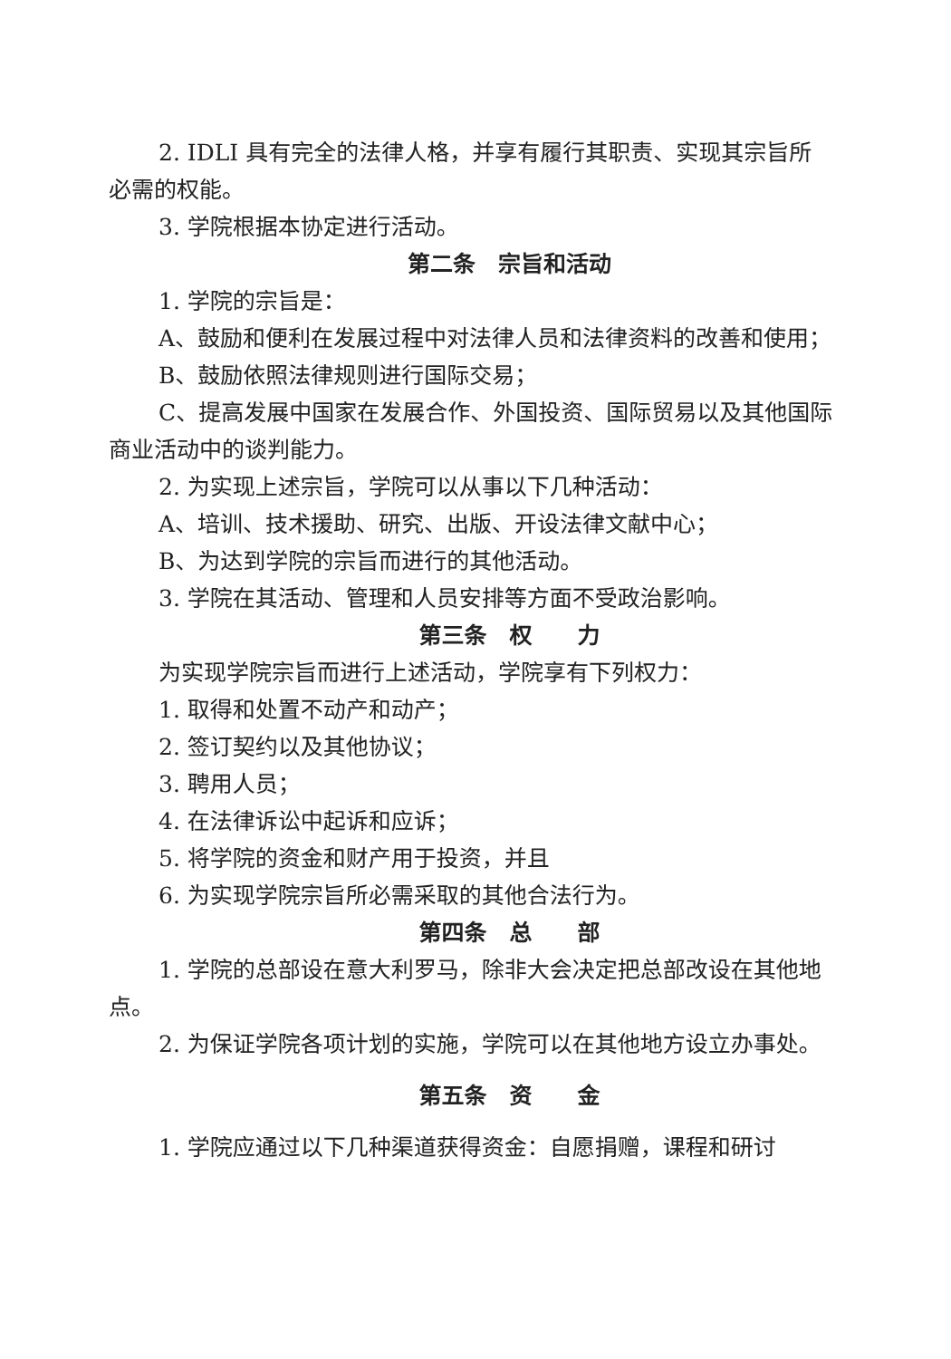2. IDLI 具有完全的法律人格，并享有履行其职责、实现其宗旨所必需的权能。
3. 学院根据本协定进行活动。
第二条　宗旨和活动
1. 学院的宗旨是：
A、鼓励和便利在发展过程中对法律人员和法律资料的改善和使用；
B、鼓励依照法律规则进行国际交易；
C、提高发展中国家在发展合作、外国投资、国际贸易以及其他国际商业活动中的谈判能力。
2. 为实现上述宗旨，学院可以从事以下几种活动：
A、培训、技术援助、研究、出版、开设法律文献中心；
B、为达到学院的宗旨而进行的其他活动。
3. 学院在其活动、管理和人员安排等方面不受政治影响。
第三条　权　　力
为实现学院宗旨而进行上述活动，学院享有下列权力：
1. 取得和处置不动产和动产；
2. 签订契约以及其他协议；
3. 聘用人员；
4. 在法律诉讼中起诉和应诉；
5. 将学院的资金和财产用于投资，并且
6. 为实现学院宗旨所必需采取的其他合法行为。
第四条　总　　部
1. 学院的总部设在意大利罗马，除非大会决定把总部改设在其他地点。
2. 为保证学院各项计划的实施，学院可以在其他地方设立办事处。
第五条　资　　金
1. 学院应通过以下几种渠道获得资金：自愿捐赠，课程和研讨